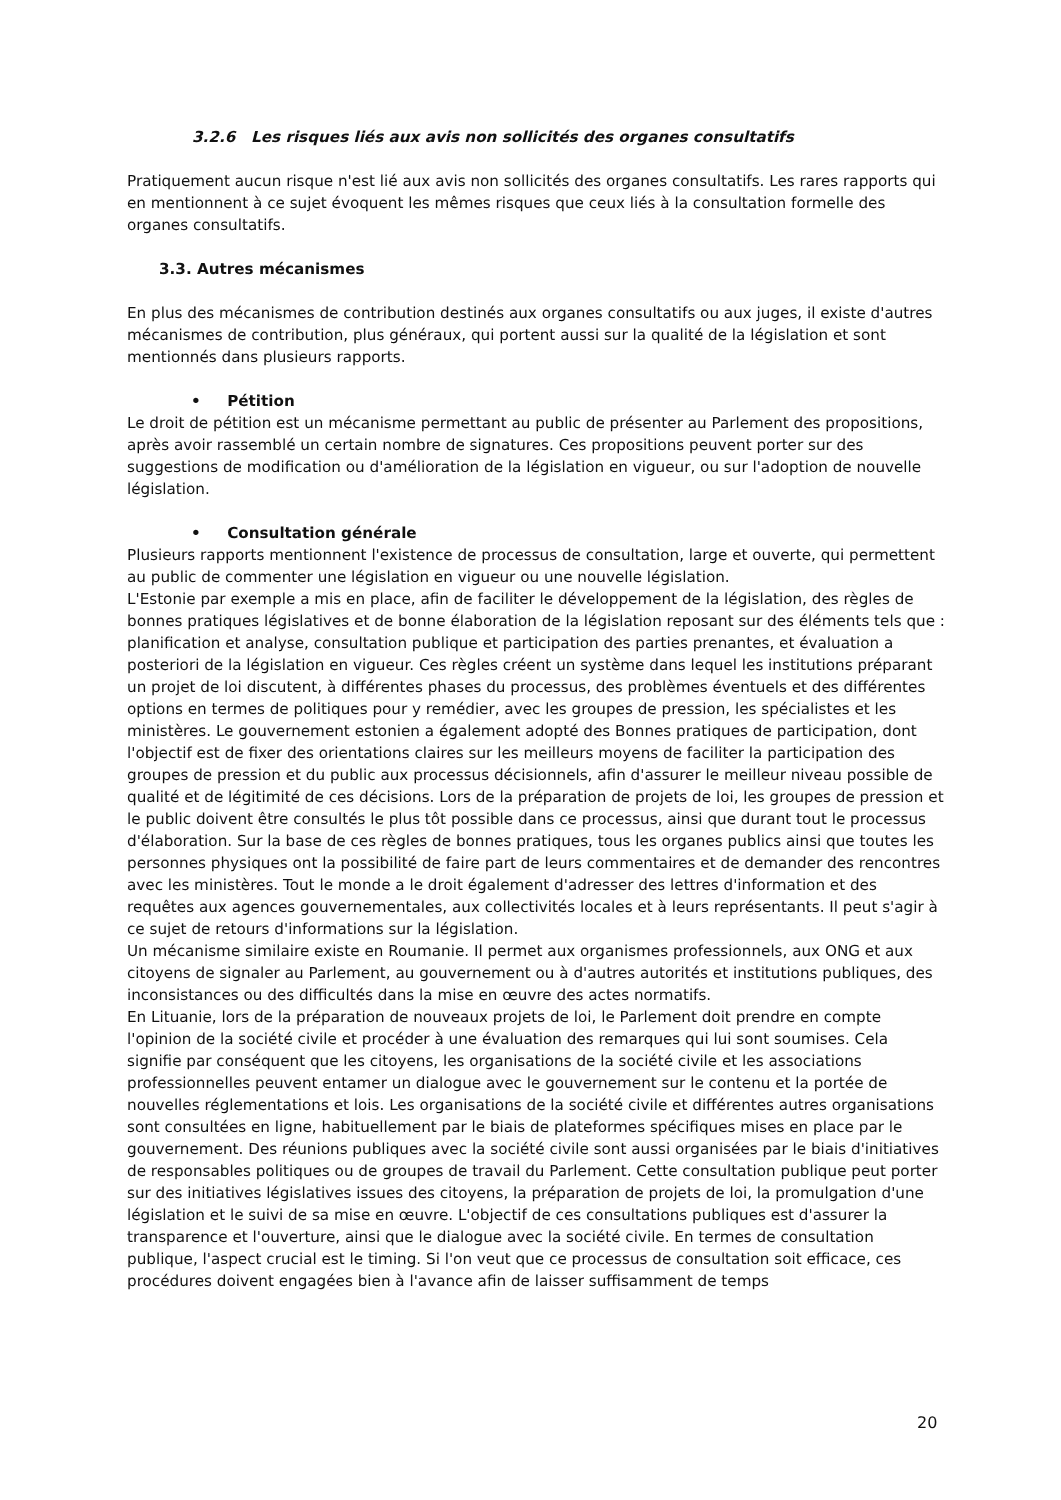3.2.6 Les risques liés aux avis non sollicités des organes consultatifs
Pratiquement aucun risque n'est lié aux avis non sollicités des organes consultatifs. Les rares rapports qui en mentionnent à ce sujet évoquent les mêmes risques que ceux liés à la consultation formelle des organes consultatifs.
3.3. Autres mécanismes
En plus des mécanismes de contribution destinés aux organes consultatifs ou aux juges, il existe d'autres mécanismes de contribution, plus généraux, qui portent aussi sur la qualité de la législation et sont mentionnés dans plusieurs rapports.
• Pétition
Le droit de pétition est un mécanisme permettant au public de présenter au Parlement des propositions, après avoir rassemblé un certain nombre de signatures. Ces propositions peuvent porter sur des suggestions de modification ou d'amélioration de la législation en vigueur, ou sur l'adoption de nouvelle législation.
• Consultation générale
Plusieurs rapports mentionnent l'existence de processus de consultation, large et ouverte, qui permettent au public de commenter une législation en vigueur ou une nouvelle législation.
L'Estonie par exemple a mis en place, afin de faciliter le développement de la législation, des règles de bonnes pratiques législatives et de bonne élaboration de la législation reposant sur des éléments tels que : planification et analyse, consultation publique et participation des parties prenantes, et évaluation a posteriori de la législation en vigueur. Ces règles créent un système dans lequel les institutions préparant un projet de loi discutent, à différentes phases du processus, des problèmes éventuels et des différentes options en termes de politiques pour y remédier, avec les groupes de pression, les spécialistes et les ministères. Le gouvernement estonien a également adopté des Bonnes pratiques de participation, dont l'objectif est de fixer des orientations claires sur les meilleurs moyens de faciliter la participation des groupes de pression et du public aux processus décisionnels, afin d'assurer le meilleur niveau possible de qualité et de légitimité de ces décisions. Lors de la préparation de projets de loi, les groupes de pression et le public doivent être consultés le plus tôt possible dans ce processus, ainsi que durant tout le processus d'élaboration. Sur la base de ces règles de bonnes pratiques, tous les organes publics ainsi que toutes les personnes physiques ont la possibilité de faire part de leurs commentaires et de demander des rencontres avec les ministères. Tout le monde a le droit également d'adresser des lettres d'information et des requêtes aux agences gouvernementales, aux collectivités locales et à leurs représentants. Il peut s'agir à ce sujet de retours d'informations sur la législation.
Un mécanisme similaire existe en Roumanie. Il permet aux organismes professionnels, aux ONG et aux citoyens de signaler au Parlement, au gouvernement ou à d'autres autorités et institutions publiques, des inconsistances ou des difficultés dans la mise en œuvre des actes normatifs.
En Lituanie, lors de la préparation de nouveaux projets de loi, le Parlement doit prendre en compte l'opinion de la société civile et procéder à une évaluation des remarques qui lui sont soumises. Cela signifie par conséquent que les citoyens, les organisations de la société civile et les associations professionnelles peuvent entamer un dialogue avec le gouvernement sur le contenu et la portée de nouvelles réglementations et lois. Les organisations de la société civile et différentes autres organisations sont consultées en ligne, habituellement par le biais de plateformes spécifiques mises en place par le gouvernement. Des réunions publiques avec la société civile sont aussi organisées par le biais d'initiatives de responsables politiques ou de groupes de travail du Parlement. Cette consultation publique peut porter sur des initiatives législatives issues des citoyens, la préparation de projets de loi, la promulgation d'une législation et le suivi de sa mise en œuvre. L'objectif de ces consultations publiques est d'assurer la transparence et l'ouverture, ainsi que le dialogue avec la société civile. En termes de consultation publique, l'aspect crucial est le timing. Si l'on veut que ce processus de consultation soit efficace, ces procédures doivent engagées bien à l'avance afin de laisser suffisamment de temps
20